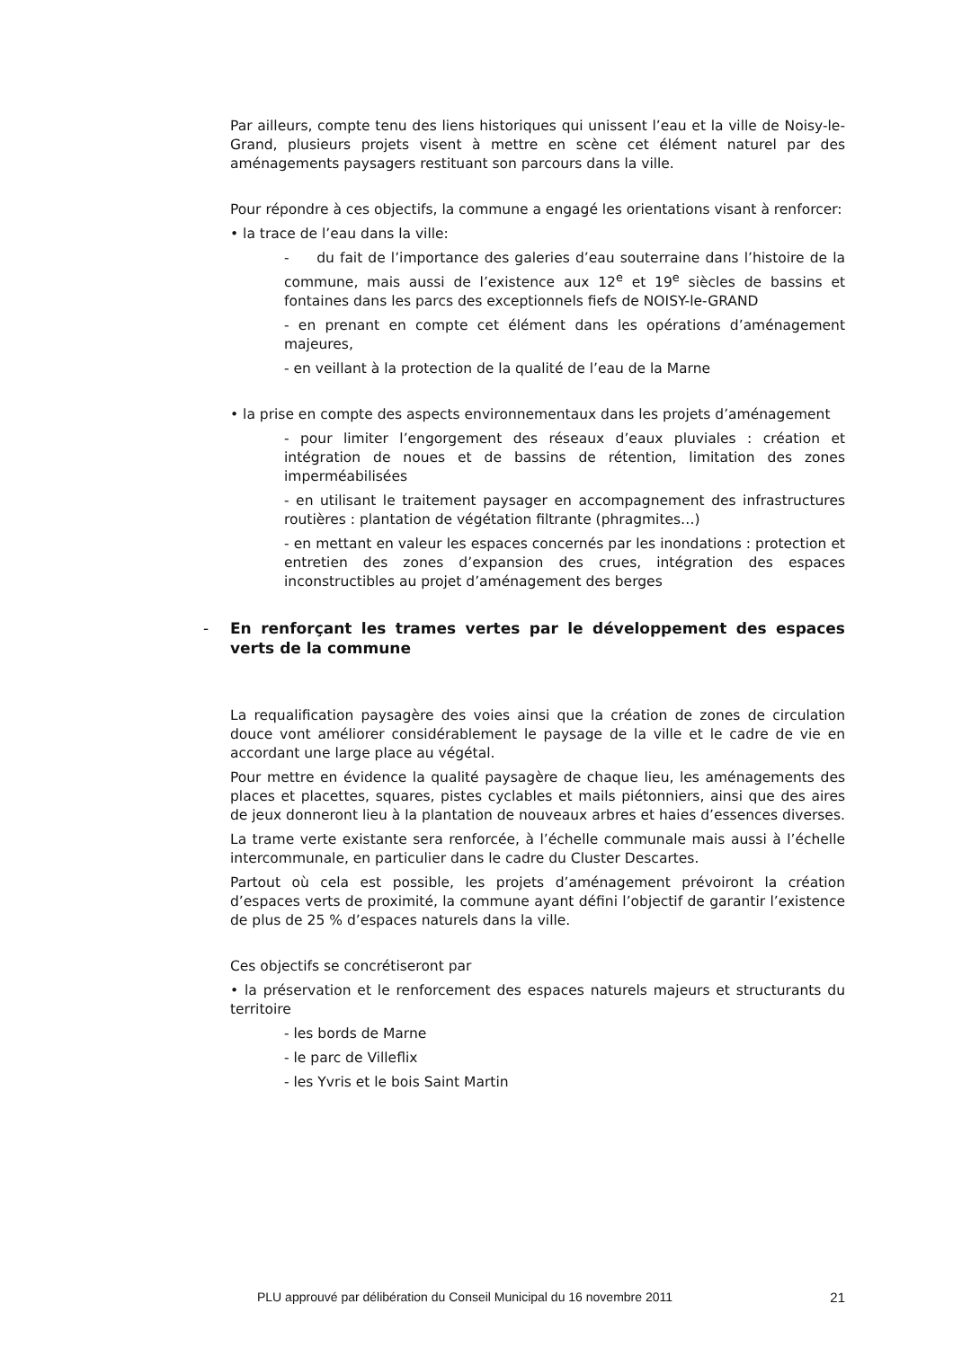Par ailleurs, compte tenu des liens historiques qui unissent l’eau et la ville de Noisy-le-Grand, plusieurs projets visent à mettre en scène cet élément naturel par des aménagements paysagers restituant son parcours dans la ville.
Pour répondre à ces objectifs, la commune a engagé les orientations visant à renforcer:
• la trace de l’eau dans la ville:
- du fait de l’importance des galeries d’eau souterraine dans l’histoire de la commune, mais aussi de l’existence aux 12<sup>e</sup> et 19<sup>e</sup> siècles de bassins et fontaines dans les parcs des exceptionnels fiefs de NOISY-le-GRAND
- en prenant en compte cet élément dans les opérations d’aménagement majeures,
- en veillant à la protection de la qualité de l’eau de la Marne
• la prise en compte des aspects environnementaux dans les projets d’aménagement
- pour limiter l’engorgement des réseaux d’eaux pluviales : création et intégration de noues et de bassins de rétention, limitation des zones imperméabilisées
- en utilisant le traitement paysager en accompagnement des infrastructures routières : plantation de végétation filtrante (phragmites…)
- en mettant en valeur les espaces concernés par les inondations : protection et entretien des zones d’expansion des crues, intégration des espaces inconstructibles au projet d’aménagement des berges
- En renforçant les trames vertes par le développement des espaces verts de la commune
La requalification paysagère des voies ainsi que la création de zones de circulation douce vont améliorer considérablement le paysage de la ville et le cadre de vie en accordant une large place au végétal.
Pour mettre en évidence la qualité paysagère de chaque lieu, les aménagements des places et placettes, squares, pistes cyclables et mails piétonniers, ainsi que des aires de jeux donneront lieu à la plantation de nouveaux arbres et haies d’essences diverses.
La trame verte existante sera renforcée, à l’échelle communale mais aussi à l’échelle intercommunale, en particulier dans le cadre du Cluster Descartes.
Partout où cela est possible, les projets d’aménagement prévoiront la création d’espaces verts de proximité, la commune ayant défini l’objectif de garantir l’existence de plus de 25 % d’espaces naturels dans la ville.
Ces objectifs se concrétiseront par
• la préservation et le renforcement des espaces naturels majeurs et structurants du territoire
- les bords de Marne
- le parc de Villeflix
- les Yvris et le bois Saint Martin
PLU approuvé par délibération du Conseil Municipal du 16 novembre 2011 21